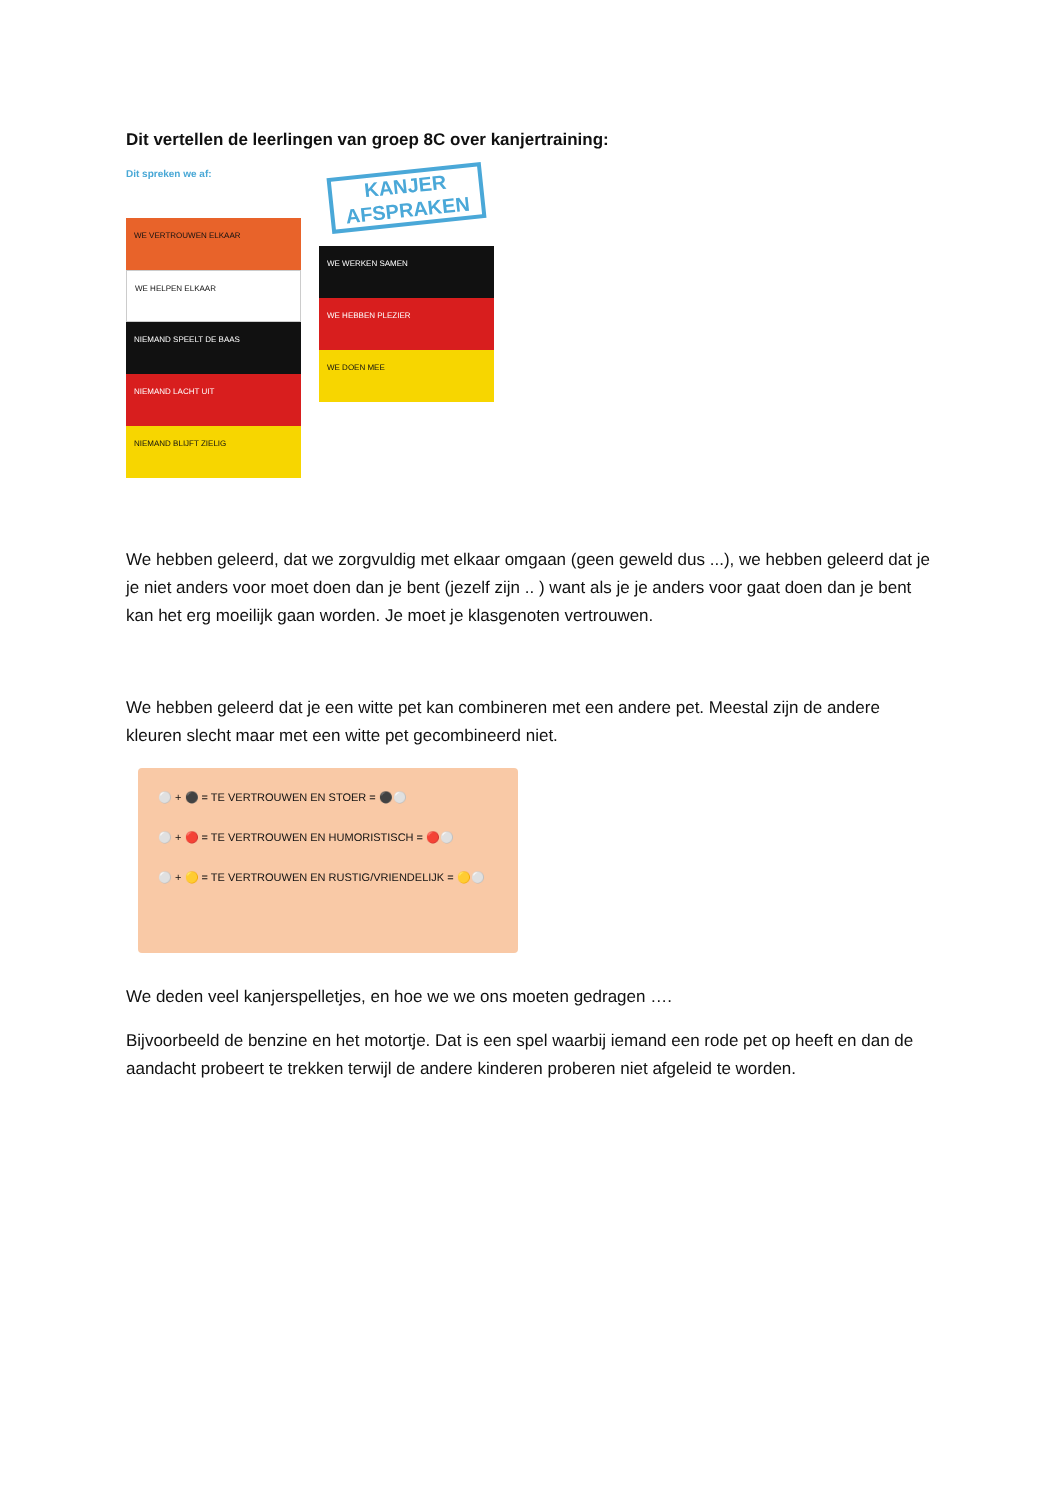Dit vertellen de leerlingen van groep 8C over kanjertraining:
Dit spreken we af:
WE VERTROUWEN ELKAAR
WE HELPEN ELKAAR
NIEMAND SPEELT DE BAAS
NIEMAND LACHT UIT
NIEMAND BLIJFT ZIELIG
KANJER
AFSPRAKEN
WE WERKEN SAMEN
WE HEBBEN PLEZIER
WE DOEN MEE
We hebben geleerd, dat we zorgvuldig met elkaar omgaan (geen geweld dus ...), we hebben geleerd dat je je niet anders voor moet doen dan je bent (jezelf zijn .. ) want als je je anders voor gaat doen dan je bent kan het erg moeilijk gaan worden. Je moet je klasgenoten vertrouwen.
We hebben geleerd dat je een witte pet kan combineren met een andere pet. Meestal zijn de andere kleuren slecht maar met een witte pet gecombineerd niet.
⚪ + ⚫ = TE VERTROUWEN EN STOER = ⚫⚪
⚪ + 🔴 = TE VERTROUWEN EN HUMORISTISCH = 🔴⚪
⚪ + 🟡 = TE VERTROUWEN EN RUSTIG/VRIENDELIJK = 🟡⚪
We deden veel kanjerspelletjes, en hoe we we ons moeten gedragen ….
Bijvoorbeeld de benzine en het motortje. Dat is een spel waarbij iemand een rode pet op heeft en dan de aandacht probeert te trekken terwijl de andere kinderen proberen niet afgeleid te worden.